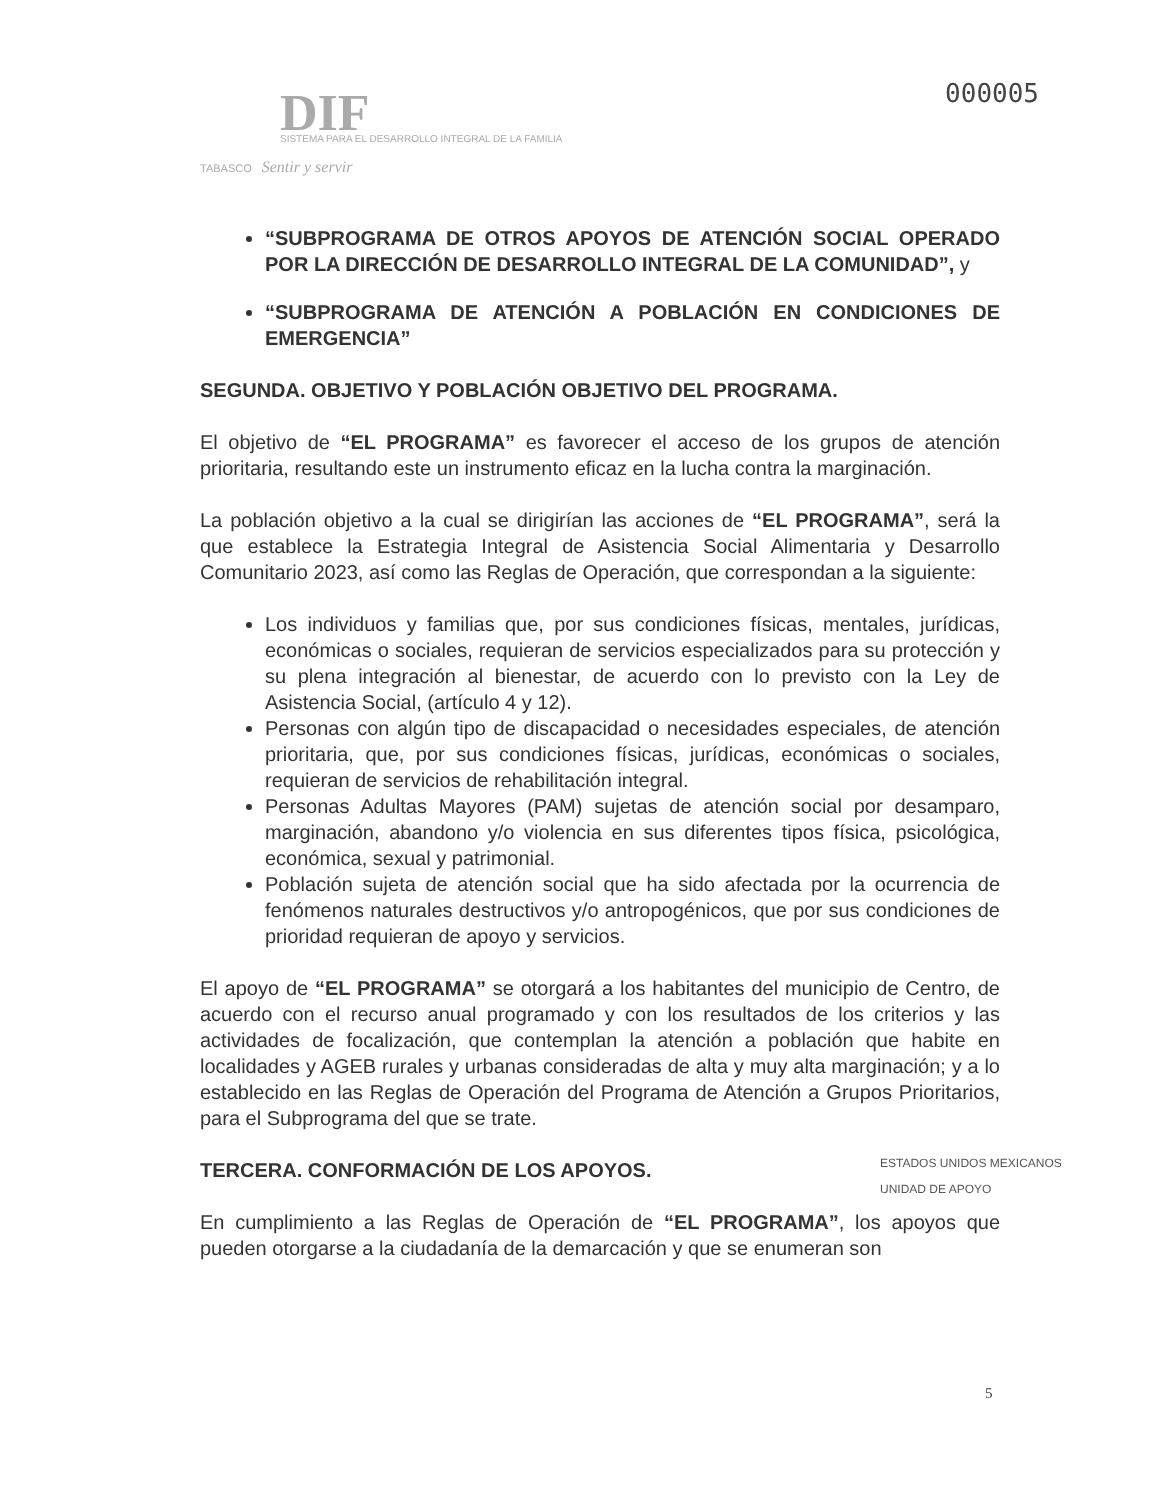000005
DIF
SISTEMA PARA EL DESARROLLO INTEGRAL DE LA FAMILIA
TABASCO Sentir y servir
“SUBPROGRAMA DE OTROS APOYOS DE ATENCIÓN SOCIAL OPERADO POR LA DIRECCIÓN DE DESARROLLO INTEGRAL DE LA COMUNIDAD”, y
“SUBPROGRAMA DE ATENCIÓN A POBLACIÓN EN CONDICIONES DE EMERGENCIA”
SEGUNDA. OBJETIVO Y POBLACIÓN OBJETIVO DEL PROGRAMA.
El objetivo de “EL PROGRAMA” es favorecer el acceso de los grupos de atención prioritaria, resultando este un instrumento eficaz en la lucha contra la marginación.
La población objetivo a la cual se dirigirían las acciones de “EL PROGRAMA”, será la que establece la Estrategia Integral de Asistencia Social Alimentaria y Desarrollo Comunitario 2023, así como las Reglas de Operación, que correspondan a la siguiente:
Los individuos y familias que, por sus condiciones físicas, mentales, jurídicas, económicas o sociales, requieran de servicios especializados para su protección y su plena integración al bienestar, de acuerdo con lo previsto con la Ley de Asistencia Social, (artículo 4 y 12).
Personas con algún tipo de discapacidad o necesidades especiales, de atención prioritaria, que, por sus condiciones físicas, jurídicas, económicas o sociales, requieran de servicios de rehabilitación integral.
Personas Adultas Mayores (PAM) sujetas de atención social por desamparo, marginación, abandono y/o violencia en sus diferentes tipos física, psicológica, económica, sexual y patrimonial.
Población sujeta de atención social que ha sido afectada por la ocurrencia de fenómenos naturales destructivos y/o antropogénicos, que por sus condiciones de prioridad requieran de apoyo y servicios.
El apoyo de “EL PROGRAMA” se otorgará a los habitantes del municipio de Centro, de acuerdo con el recurso anual programado y con los resultados de los criterios y las actividades de focalización, que contemplan la atención a población que habite en localidades y AGEB rurales y urbanas consideradas de alta y muy alta marginación; y a lo establecido en las Reglas de Operación del Programa de Atención a Grupos Prioritarios, para el Subprograma del que se trate.
TERCERA. CONFORMACIÓN DE LOS APOYOS.
En cumplimiento a las Reglas de Operación de “EL PROGRAMA”, los apoyos que pueden otorgarse a la ciudadanía de la demarcación y que se enumeran son
ESTADOS UNIDOS MEXICANOS
UNIDAD DE APOYO
5